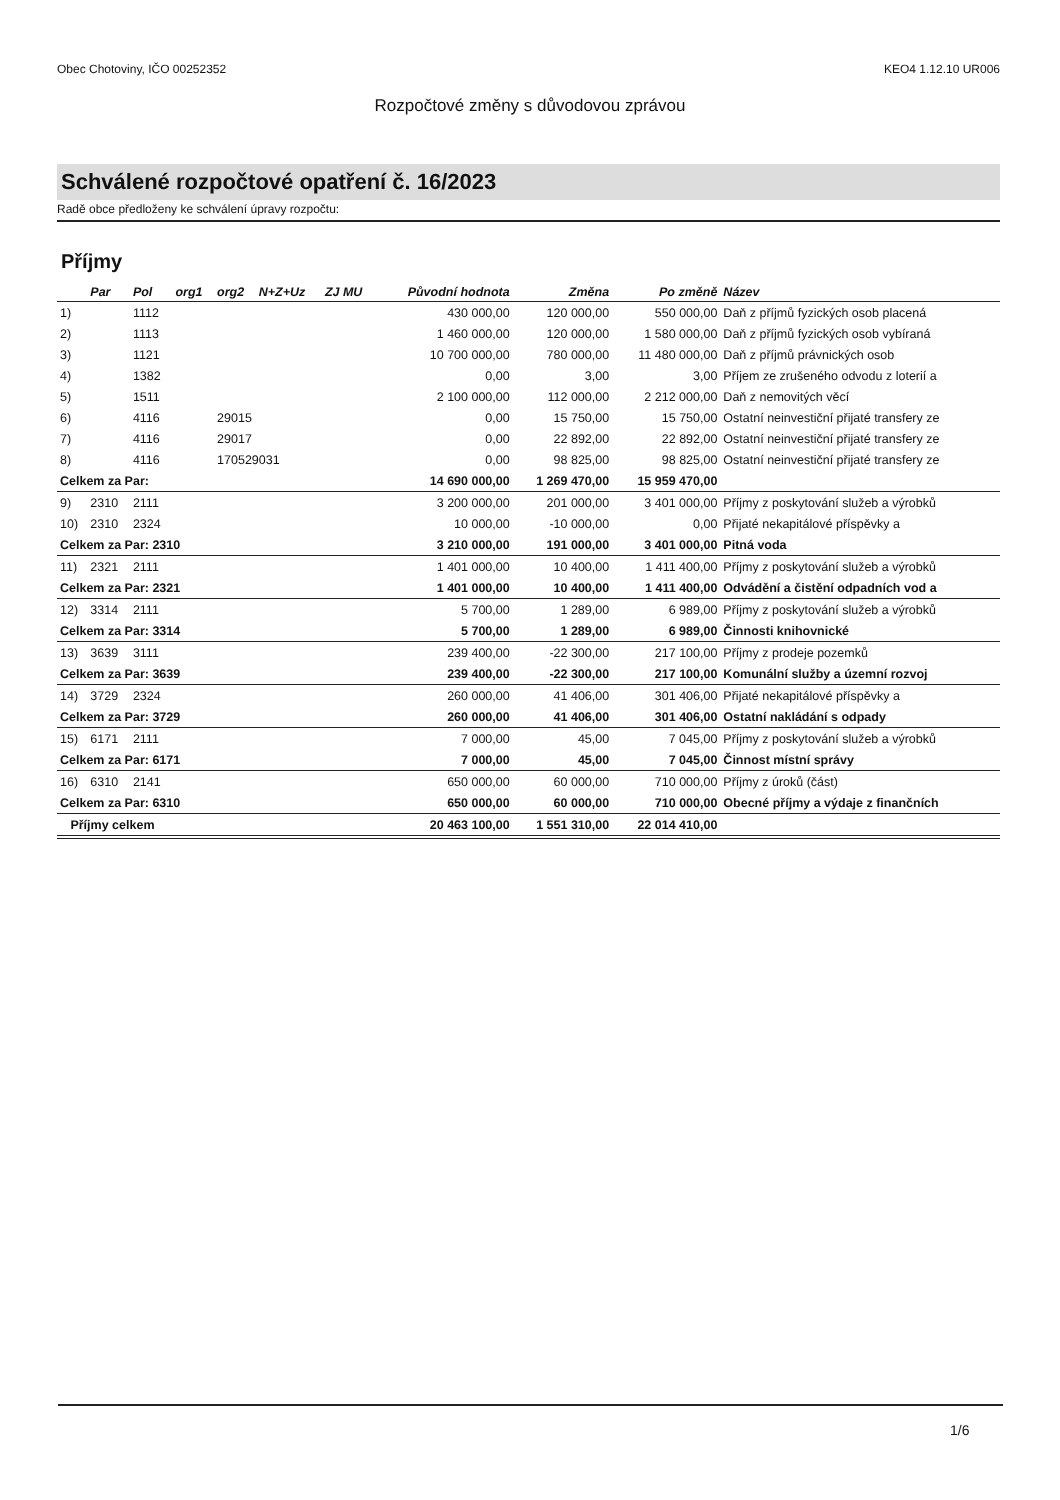Obec Chotoviny, IČO 00252352 KEO4 1.12.10 UR006
Rozpočtové změny s důvodovou zprávou
Schválené rozpočtové opatření č. 16/2023
Radě obce předloženy ke schválení úpravy rozpočtu:
Příjmy
| | Par | Pol | org1 | org2 | N+Z+Uz | ZJ MU | Původní hodnota | Změna | Po změně | Název |
| --- | --- | --- | --- | --- | --- | --- | --- | --- | --- | --- |
| 1) | | 1112 | | | | | 430 000,00 | 120 000,00 | 550 000,00 | Daň z příjmů fyzických osob placená |
| 2) | | 1113 | | | | | 1 460 000,00 | 120 000,00 | 1 580 000,00 | Daň z příjmů fyzických osob vybíraná |
| 3) | | 1121 | | | | | 10 700 000,00 | 780 000,00 | 11 480 000,00 | Daň z příjmů právnických osob |
| 4) | | 1382 | | | | | 0,00 | 3,00 | 3,00 | Příjem ze zrušeného odvodu z loterií a |
| 5) | | 1511 | | | | | 2 100 000,00 | 112 000,00 | 2 212 000,00 | Daň z nemovitých věcí |
| 6) | | 4116 | | 29015 | | | 0,00 | 15 750,00 | 15 750,00 | Ostatní neinvestiční přijaté transfery ze |
| 7) | | 4116 | | 29017 | | | 0,00 | 22 892,00 | 22 892,00 | Ostatní neinvestiční přijaté transfery ze |
| 8) | | 4116 | | 170529031 | | | 0,00 | 98 825,00 | 98 825,00 | Ostatní neinvestiční přijaté transfery ze |
| Celkem za Par: | | | | | | | 14 690 000,00 | 1 269 470,00 | 15 959 470,00 | |
| 9) | 2310 | 2111 | | | | | 3 200 000,00 | 201 000,00 | 3 401 000,00 | Příjmy z poskytování služeb a výrobků |
| 10) | 2310 | 2324 | | | | | 10 000,00 | -10 000,00 | 0,00 | Přijaté nekapitálové příspěvky a |
| Celkem za Par: 2310 | | | | | | | 3 210 000,00 | 191 000,00 | 3 401 000,00 | Pitná voda |
| 11) | 2321 | 2111 | | | | | 1 401 000,00 | 10 400,00 | 1 411 400,00 | Příjmy z poskytování služeb a výrobků |
| Celkem za Par: 2321 | | | | | | | 1 401 000,00 | 10 400,00 | 1 411 400,00 | Odvádění a čistění odpadních vod a |
| 12) | 3314 | 2111 | | | | | 5 700,00 | 1 289,00 | 6 989,00 | Příjmy z poskytování služeb a výrobků |
| Celkem za Par: 3314 | | | | | | | 5 700,00 | 1 289,00 | 6 989,00 | Činnosti knihovnické |
| 13) | 3639 | 3111 | | | | | 239 400,00 | -22 300,00 | 217 100,00 | Příjmy z prodeje pozemků |
| Celkem za Par: 3639 | | | | | | | 239 400,00 | -22 300,00 | 217 100,00 | Komunální služby a územní rozvoj |
| 14) | 3729 | 2324 | | | | | 260 000,00 | 41 406,00 | 301 406,00 | Přijaté nekapitálové příspěvky a |
| Celkem za Par: 3729 | | | | | | | 260 000,00 | 41 406,00 | 301 406,00 | Ostatní nakládání s odpady |
| 15) | 6171 | 2111 | | | | | 7 000,00 | 45,00 | 7 045,00 | Příjmy z poskytování služeb a výrobků |
| Celkem za Par: 6171 | | | | | | | 7 000,00 | 45,00 | 7 045,00 | Činnost místní správy |
| 16) | 6310 | 2141 | | | | | 650 000,00 | 60 000,00 | 710 000,00 | Příjmy z úroků (část) |
| Celkem za Par: 6310 | | | | | | | 650 000,00 | 60 000,00 | 710 000,00 | Obecné příjmy a výdaje z finančních |
| Příjmy celkem | | | | | | | 20 463 100,00 | 1 551 310,00 | 22 014 410,00 | |
1/6